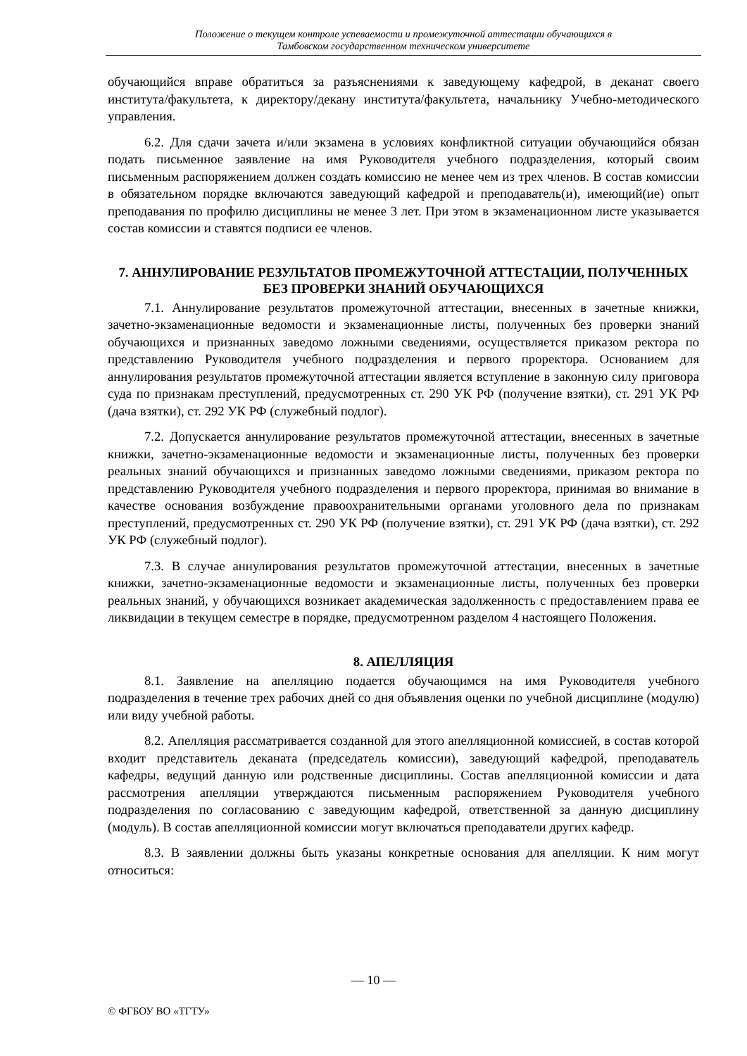Положение о текущем контроле успеваемости и промежуточной аттестации обучающихся в
Тамбовском государственном техническом университете
обучающийся вправе обратиться за разъяснениями к заведующему кафедрой, в деканат своего института/факультета, к директору/декану института/факультета, начальнику Учебно-методического управления.
6.2. Для сдачи зачета и/или экзамена в условиях конфликтной ситуации обучающийся обязан подать письменное заявление на имя Руководителя учебного подразделения, который своим письменным распоряжением должен создать комиссию не менее чем из трех членов. В состав комиссии в обязательном порядке включаются заведующий кафедрой и преподаватель(и), имеющий(ие) опыт преподавания по профилю дисциплины не менее 3 лет. При этом в экзаменационном листе указывается состав комиссии и ставятся подписи ее членов.
7. АННУЛИРОВАНИЕ РЕЗУЛЬТАТОВ ПРОМЕЖУТОЧНОЙ АТТЕСТАЦИИ, ПОЛУЧЕННЫХ БЕЗ ПРОВЕРКИ ЗНАНИЙ ОБУЧАЮЩИХСЯ
7.1. Аннулирование результатов промежуточной аттестации, внесенных в зачетные книжки, зачетно-экзаменационные ведомости и экзаменационные листы, полученных без проверки знаний обучающихся и признанных заведомо ложными сведениями, осуществляется приказом ректора по представлению Руководителя учебного подразделения и первого проректора. Основанием для аннулирования результатов промежуточной аттестации является вступление в законную силу приговора суда по признакам преступлений, предусмотренных ст. 290 УК РФ (получение взятки), ст. 291 УК РФ (дача взятки), ст. 292 УК РФ (служебный подлог).
7.2. Допускается аннулирование результатов промежуточной аттестации, внесенных в зачетные книжки, зачетно-экзаменационные ведомости и экзаменационные листы, полученных без проверки реальных знаний обучающихся и признанных заведомо ложными сведениями, приказом ректора по представлению Руководителя учебного подразделения и первого проректора, принимая во внимание в качестве основания возбуждение правоохранительными органами уголовного дела по признакам преступлений, предусмотренных ст. 290 УК РФ (получение взятки), ст. 291 УК РФ (дача взятки), ст. 292 УК РФ (служебный подлог).
7.3. В случае аннулирования результатов промежуточной аттестации, внесенных в зачетные книжки, зачетно-экзаменационные ведомости и экзаменационные листы, полученных без проверки реальных знаний, у обучающихся возникает академическая задолженность с предоставлением права ее ликвидации в текущем семестре в порядке, предусмотренном разделом 4 настоящего Положения.
8. АПЕЛЛЯЦИЯ
8.1. Заявление на апелляцию подается обучающимся на имя Руководителя учебного подразделения в течение трех рабочих дней со дня объявления оценки по учебной дисциплине (модулю) или виду учебной работы.
8.2. Апелляция рассматривается созданной для этого апелляционной комиссией, в состав которой входит представитель деканата (председатель комиссии), заведующий кафедрой, преподаватель кафедры, ведущий данную или родственные дисциплины. Состав апелляционной комиссии и дата рассмотрения апелляции утверждаются письменным распоряжением Руководителя учебного подразделения по согласованию с заведующим кафедрой, ответственной за данную дисциплину (модуль). В состав апелляционной комиссии могут включаться преподаватели других кафедр.
8.3. В заявлении должны быть указаны конкретные основания для апелляции. К ним могут относиться:
— 10 —
© ФГБОУ ВО «ТГТУ»